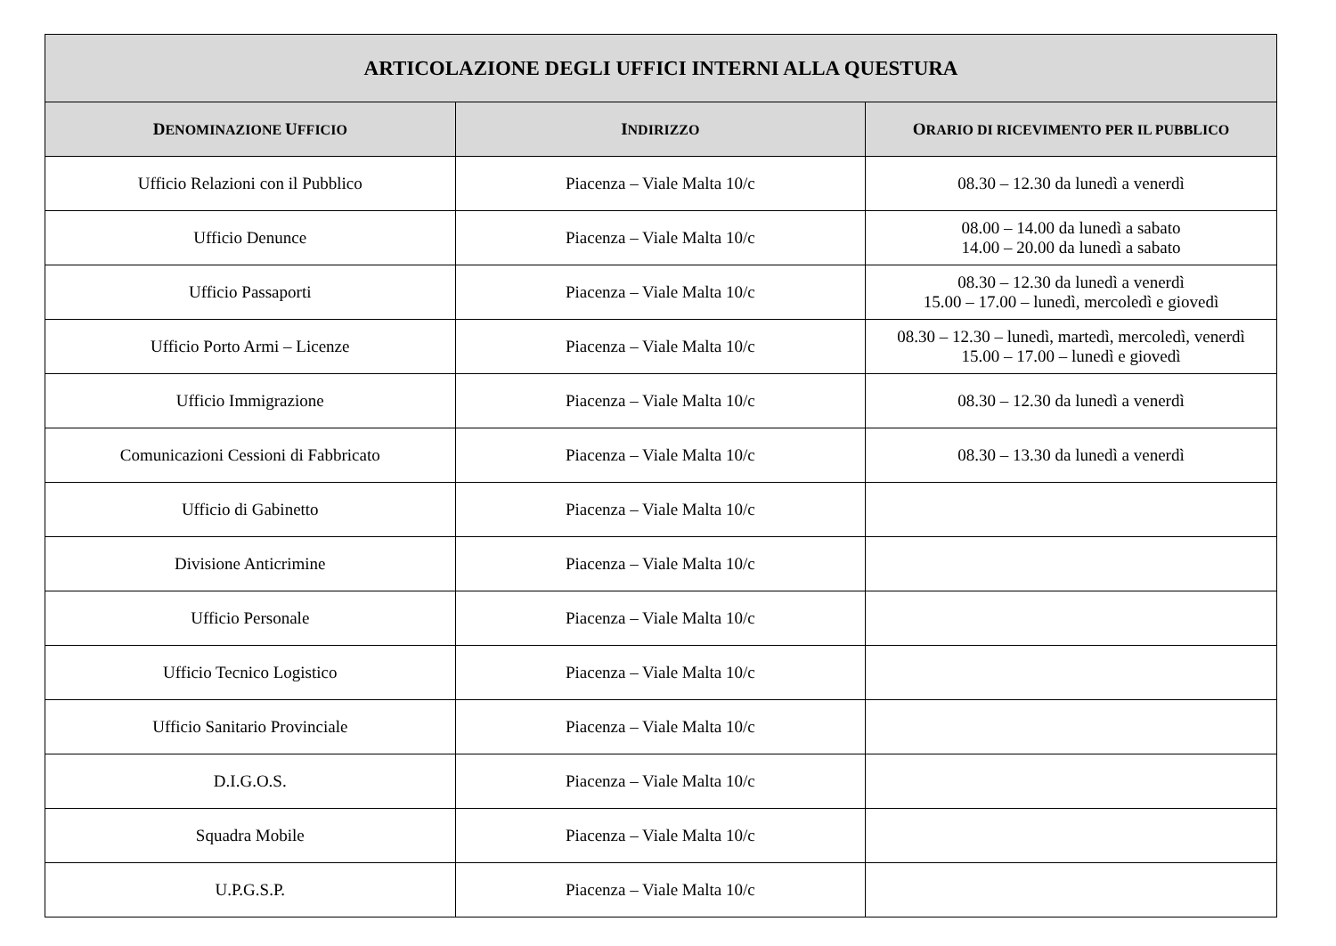| ARTICOLAZIONE DEGLI UFFICI INTERNI ALLA QUESTURA | | |
| --- | --- | --- |
| D ENOMINAZIONE U FFICIO | I NDIRIZZO | O RARIO DI RICEVIMENTO PER IL PUBBLICO |
| Ufficio Relazioni con il Pubblico | Piacenza – Viale Malta 10/c | 08.30 – 12.30 da lunedì a venerdì |
| Ufficio Denunce | Piacenza – Viale Malta 10/c | 08.00 – 14.00 da lunedì a sabato 14.00 – 20.00 da lunedì a sabato |
| Ufficio Passaporti | Piacenza – Viale Malta 10/c | 08.30 – 12.30 da lunedì a venerdì 15.00 – 17.00 – lunedì, mercoledì e giovedì |
| Ufficio Porto Armi – Licenze | Piacenza – Viale Malta 10/c | 08.30 – 12.30 – lunedì, martedì, mercoledì, venerdì 15.00 – 17.00 – lunedì e giovedì |
| Ufficio Immigrazione | Piacenza – Viale Malta 10/c | 08.30 – 12.30 da lunedì a venerdì |
| Comunicazioni Cessioni di Fabbricato | Piacenza – Viale Malta 10/c | 08.30 – 13.30 da lunedì a venerdì |
| Ufficio di Gabinetto | Piacenza – Viale Malta 10/c | |
| Divisione Anticrimine | Piacenza – Viale Malta 10/c | |
| Ufficio Personale | Piacenza – Viale Malta 10/c | |
| Ufficio Tecnico Logistico | Piacenza – Viale Malta 10/c | |
| Ufficio Sanitario Provinciale | Piacenza – Viale Malta 10/c | |
| D.I.G.O.S. | Piacenza – Viale Malta 10/c | |
| Squadra Mobile | Piacenza – Viale Malta 10/c | |
| U.P.G.S.P. | Piacenza – Viale Malta 10/c | |